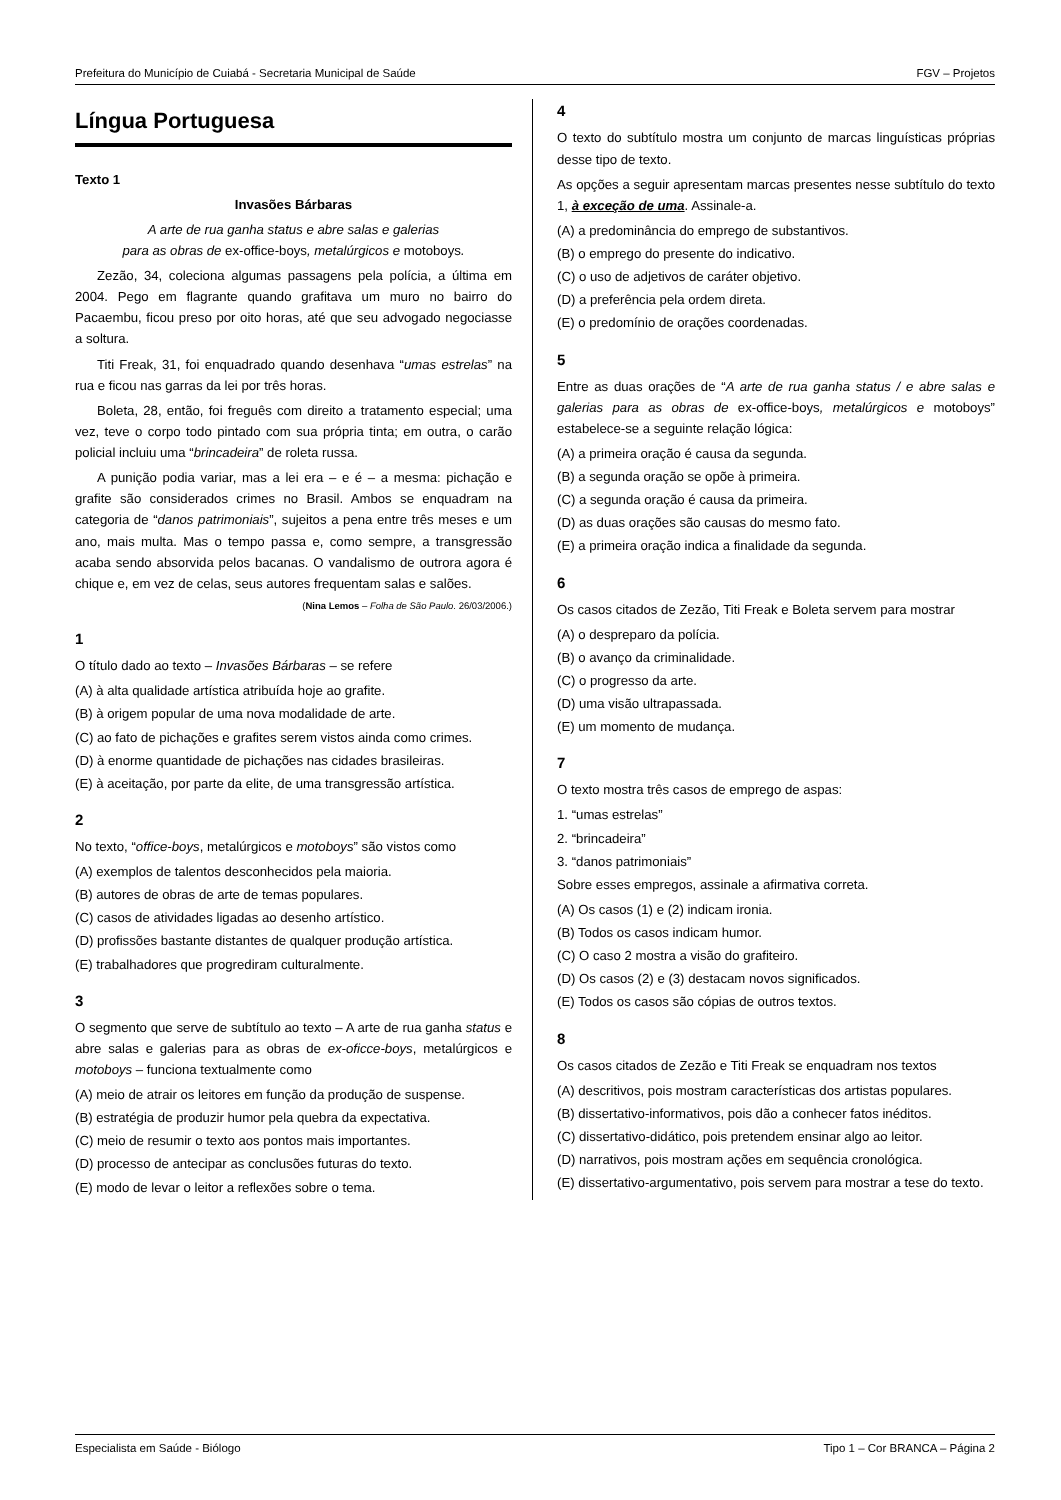Prefeitura do Município de Cuiabá - Secretaria Municipal de Saúde FGV – Projetos
Língua Portuguesa
Texto 1
Invasões Bárbaras
A arte de rua ganha status e abre salas e galerias
para as obras de ex-office-boys, metalúrgicos e motoboys.
Zezão, 34, coleciona algumas passagens pela polícia, a última em 2004. Pego em flagrante quando grafitava um muro no bairro do Pacaembu, ficou preso por oito horas, até que seu advogado negociasse a soltura.
Titi Freak, 31, foi enquadrado quando desenhava “umas estrelas” na rua e ficou nas garras da lei por três horas.
Boleta, 28, então, foi freguês com direito a tratamento especial; uma vez, teve o corpo todo pintado com sua própria tinta; em outra, o carão policial incluiu uma “brincadeira” de roleta russa.
A punição podia variar, mas a lei era – e é – a mesma: pichação e grafite são considerados crimes no Brasil. Ambos se enquadram na categoria de “danos patrimoniais”, sujeitos a pena entre três meses e um ano, mais multa. Mas o tempo passa e, como sempre, a transgressão acaba sendo absorvida pelos bacanas. O vandalismo de outrora agora é chique e, em vez de celas, seus autores frequentam salas e salões.
(Nina Lemos – Folha de São Paulo. 26/03/2006.)
1
O título dado ao texto – Invasões Bárbaras – se refere
(A) à alta qualidade artística atribuída hoje ao grafite.
(B) à origem popular de uma nova modalidade de arte.
(C) ao fato de pichações e grafites serem vistos ainda como crimes.
(D) à enorme quantidade de pichações nas cidades brasileiras.
(E) à aceitação, por parte da elite, de uma transgressão artística.
2
No texto, “office-boys, metalúrgicos e motoboys” são vistos como
(A) exemplos de talentos desconhecidos pela maioria.
(B) autores de obras de arte de temas populares.
(C) casos de atividades ligadas ao desenho artístico.
(D) profissões bastante distantes de qualquer produção artística.
(E) trabalhadores que progrediram culturalmente.
3
O segmento que serve de subtítulo ao texto – A arte de rua ganha status e abre salas e galerias para as obras de ex-oficce-boys, metalúrgicos e motoboys – funciona textualmente como
(A) meio de atrair os leitores em função da produção de suspense.
(B) estratégia de produzir humor pela quebra da expectativa.
(C) meio de resumir o texto aos pontos mais importantes.
(D) processo de antecipar as conclusões futuras do texto.
(E) modo de levar o leitor a reflexões sobre o tema.
4
O texto do subtítulo mostra um conjunto de marcas linguísticas próprias desse tipo de texto.
As opções a seguir apresentam marcas presentes nesse subtítulo do texto 1, à exceção de uma. Assinale-a.
(A) a predominância do emprego de substantivos.
(B) o emprego do presente do indicativo.
(C) o uso de adjetivos de caráter objetivo.
(D) a preferência pela ordem direta.
(E) o predomínio de orações coordenadas.
5
Entre as duas orações de “A arte de rua ganha status / e abre salas e galerias para as obras de ex-office-boys, metalúrgicos e motoboys” estabelece-se a seguinte relação lógica:
(A) a primeira oração é causa da segunda.
(B) a segunda oração se opõe à primeira.
(C) a segunda oração é causa da primeira.
(D) as duas orações são causas do mesmo fato.
(E) a primeira oração indica a finalidade da segunda.
6
Os casos citados de Zezão, Titi Freak e Boleta servem para mostrar
(A) o despreparo da polícia.
(B) o avanço da criminalidade.
(C) o progresso da arte.
(D) uma visão ultrapassada.
(E) um momento de mudança.
7
O texto mostra três casos de emprego de aspas:
1. “umas estrelas”
2. “brincadeira”
3. “danos patrimoniais”
Sobre esses empregos, assinale a afirmativa correta.
(A) Os casos (1) e (2) indicam ironia.
(B) Todos os casos indicam humor.
(C) O caso 2 mostra a visão do grafiteiro.
(D) Os casos (2) e (3) destacam novos significados.
(E) Todos os casos são cópias de outros textos.
8
Os casos citados de Zezão e Titi Freak se enquadram nos textos
(A) descritivos, pois mostram características dos artistas populares.
(B) dissertativo-informativos, pois dão a conhecer fatos inéditos.
(C) dissertativo-didático, pois pretendem ensinar algo ao leitor.
(D) narrativos, pois mostram ações em sequência cronológica.
(E) dissertativo-argumentativo, pois servem para mostrar a tese do texto.
Especialista em Saúde - Biólogo Tipo 1 – Cor BRANCA – Página 2